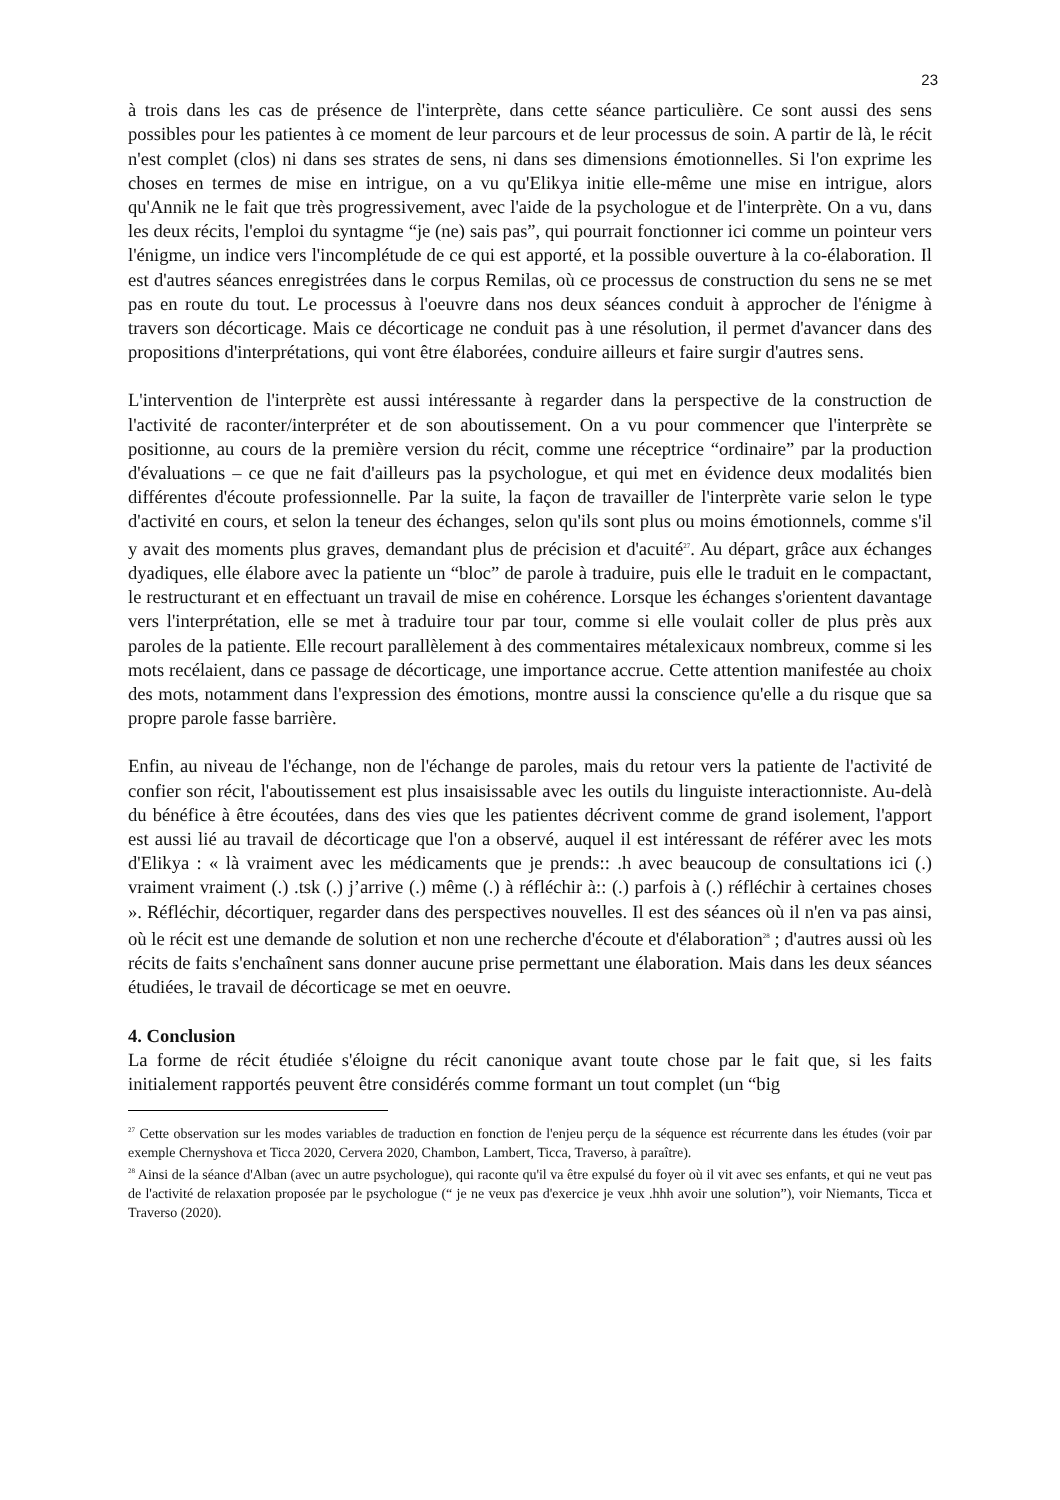23
à trois dans les cas de présence de l'interprète, dans cette séance particulière. Ce sont aussi des sens possibles pour les patientes à ce moment de leur parcours et de leur processus de soin. A partir de là, le récit n'est complet (clos) ni dans ses strates de sens, ni dans ses dimensions émotionnelles. Si l'on exprime les choses en termes de mise en intrigue, on a vu qu'Elikya initie elle-même une mise en intrigue, alors qu'Annik ne le fait que très progressivement, avec l'aide de la psychologue et de l'interprète. On a vu, dans les deux récits, l'emploi du syntagme “je (ne) sais pas”, qui pourrait fonctionner ici comme un pointeur vers l'énigme, un indice vers l'incomplétude de ce qui est apporté, et la possible ouverture à la co-élaboration. Il est d'autres séances enregistrées dans le corpus Remilas, où ce processus de construction du sens ne se met pas en route du tout. Le processus à l'oeuvre dans nos deux séances conduit à approcher de l'énigme à travers son décorticage. Mais ce décorticage ne conduit pas à une résolution, il permet d'avancer dans des propositions d'interprétations, qui vont être élaborées, conduire ailleurs et faire surgir d'autres sens.
L'intervention de l'interprète est aussi intéressante à regarder dans la perspective de la construction de l'activité de raconter/interpréter et de son aboutissement. On a vu pour commencer que l'interprète se positionne, au cours de la première version du récit, comme une réceptrice “ordinaire” par la production d'évaluations – ce que ne fait d'ailleurs pas la psychologue, et qui met en évidence deux modalités bien différentes d'écoute professionnelle. Par la suite, la façon de travailler de l'interprète varie selon le type d'activité en cours, et selon la teneur des échanges, selon qu'ils sont plus ou moins émotionnels, comme s'il y avait des moments plus graves, demandant plus de précision et d'acuité<sup>27</sup>. Au départ, grâce aux échanges dyadiques, elle élabore avec la patiente un “bloc” de parole à traduire, puis elle le traduit en le compactant, le restructurant et en effectuant un travail de mise en cohérence. Lorsque les échanges s'orientent davantage vers l'interprétation, elle se met à traduire tour par tour, comme si elle voulait coller de plus près aux paroles de la patiente. Elle recourt parallèlement à des commentaires métalexicaux nombreux, comme si les mots recélaient, dans ce passage de décorticage, une importance accrue. Cette attention manifestée au choix des mots, notamment dans l'expression des émotions, montre aussi la conscience qu'elle a du risque que sa propre parole fasse barrière.
Enfin, au niveau de l'échange, non de l'échange de paroles, mais du retour vers la patiente de l'activité de confier son récit, l'aboutissement est plus insaisissable avec les outils du linguiste interactionniste. Au-delà du bénéfice à être écoutées, dans des vies que les patientes décrivent comme de grand isolement, l'apport est aussi lié au travail de décorticage que l'on a observé, auquel il est intéressant de référer avec les mots d'Elikya : « là vraiment avec les médicaments que je prends:: .h avec beaucoup de consultations ici (.) vraiment vraiment (.) .tsk (.) j’arrive (.) même (.) à réfléchir à:: (.) parfois à (.) réfléchir à certaines choses ». Réfléchir, décortiquer, regarder dans des perspectives nouvelles. Il est des séances où il n'en va pas ainsi, où le récit est une demande de solution et non une recherche d'écoute et d'élaboration<sup>28</sup> ; d'autres aussi où les récits de faits s'enchaînent sans donner aucune prise permettant une élaboration. Mais dans les deux séances étudiées, le travail de décorticage se met en oeuvre.
4. Conclusion
La forme de récit étudiée s'éloigne du récit canonique avant toute chose par le fait que, si les faits initialement rapportés peuvent être considérés comme formant un tout complet (un “big
<sup>27</sup> Cette observation sur les modes variables de traduction en fonction de l'enjeu perçu de la séquence est récurrente dans les études (voir par exemple Chernyshova et Ticca 2020, Cervera 2020, Chambon, Lambert, Ticca, Traverso, à paraître).
<sup>28</sup> Ainsi de la séance d'Alban (avec un autre psychologue), qui raconte qu'il va être expulsé du foyer où il vit avec ses enfants, et qui ne veut pas de l'activité de relaxation proposée par le psychologue (“ je ne veux pas d'exercice je veux .hhh avoir une solution”), voir Niemants, Ticca et Traverso (2020).